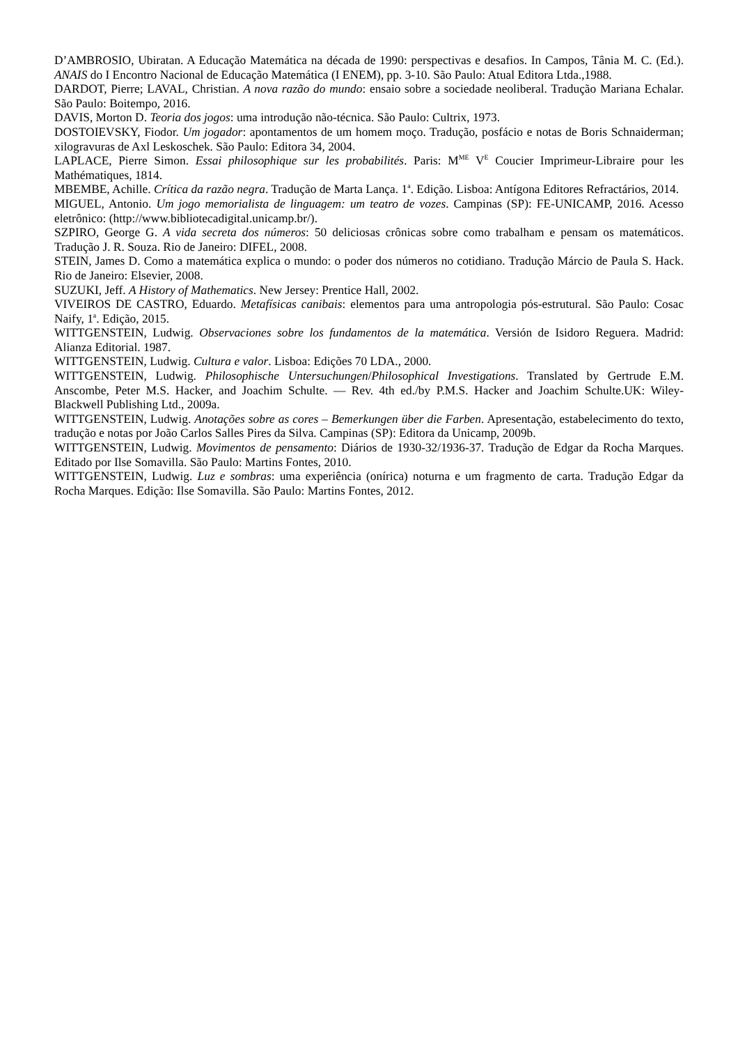D’AMBROSIO, Ubiratan. A Educação Matemática na década de 1990: perspectivas e desafios. In Campos, Tânia M. C. (Ed.). ANAIS do I Encontro Nacional de Educação Matemática (I ENEM), pp. 3-10. São Paulo: Atual Editora Ltda.,1988.
DARDOT, Pierre; LAVAL, Christian. A nova razão do mundo: ensaio sobre a sociedade neoliberal. Tradução Mariana Echalar. São Paulo: Boitempo, 2016.
DAVIS, Morton D. Teoria dos jogos: uma introdução não-técnica. São Paulo: Cultrix, 1973.
DOSTOIEVSKY, Fiodor. Um jogador: apontamentos de um homem moço. Tradução, posfácio e notas de Boris Schnaiderman; xilogravuras de Axl Leskoschek. São Paulo: Editora 34, 2004.
LAPLACE, Pierre Simon. Essai philosophique sur les probabilités. Paris: M<sup>ME</sup> V<sup>E</sup> Coucier Imprimeur-Libraire pour les Mathématiques, 1814.
MBEMBE, Achille. Crítica da razão negra. Tradução de Marta Lança. 1<sup>a</sup>. Edição. Lisboa: Antígona Editores Refractários, 2014.
MIGUEL, Antonio. Um jogo memorialista de linguagem: um teatro de vozes. Campinas (SP): FE-UNICAMP, 2016. Acesso eletrônico: (http://www.bibliotecadigital.unicamp.br/).
SZPIRO, George G. A vida secreta dos números: 50 deliciosas crônicas sobre como trabalham e pensam os matemáticos. Tradução J. R. Souza. Rio de Janeiro: DIFEL, 2008.
STEIN, James D. Como a matemática explica o mundo: o poder dos números no cotidiano. Tradução Márcio de Paula S. Hack. Rio de Janeiro: Elsevier, 2008.
SUZUKI, Jeff. A History of Mathematics. New Jersey: Prentice Hall, 2002.
VIVEIROS DE CASTRO, Eduardo. Metafísicas canibais: elementos para uma antropologia pós-estrutural. São Paulo: Cosac Naify, 1<sup>a</sup>. Edição, 2015.
WITTGENSTEIN, Ludwig. Observaciones sobre los fundamentos de la matemática. Versión de Isidoro Reguera. Madrid: Alianza Editorial. 1987.
WITTGENSTEIN, Ludwig. Cultura e valor. Lisboa: Edições 70 LDA., 2000.
WITTGENSTEIN, Ludwig. Philosophische Untersuchungen/Philosophical Investigations. Translated by Gertrude E.M. Anscombe, Peter M.S. Hacker, and Joachim Schulte. — Rev. 4th ed./by P.M.S. Hacker and Joachim Schulte.UK: Wiley-Blackwell Publishing Ltd., 2009a.
WITTGENSTEIN, Ludwig. Anotações sobre as cores – Bemerkungen über die Farben. Apresentação, estabelecimento do texto, tradução e notas por João Carlos Salles Pires da Silva. Campinas (SP): Editora da Unicamp, 2009b.
WITTGENSTEIN, Ludwig. Movimentos de pensamento: Diários de 1930-32/1936-37. Tradução de Edgar da Rocha Marques. Editado por Ilse Somavilla. São Paulo: Martins Fontes, 2010.
WITTGENSTEIN, Ludwig. Luz e sombras: uma experiência (onírica) noturna e um fragmento de carta. Tradução Edgar da Rocha Marques. Edição: Ilse Somavilla. São Paulo: Martins Fontes, 2012.